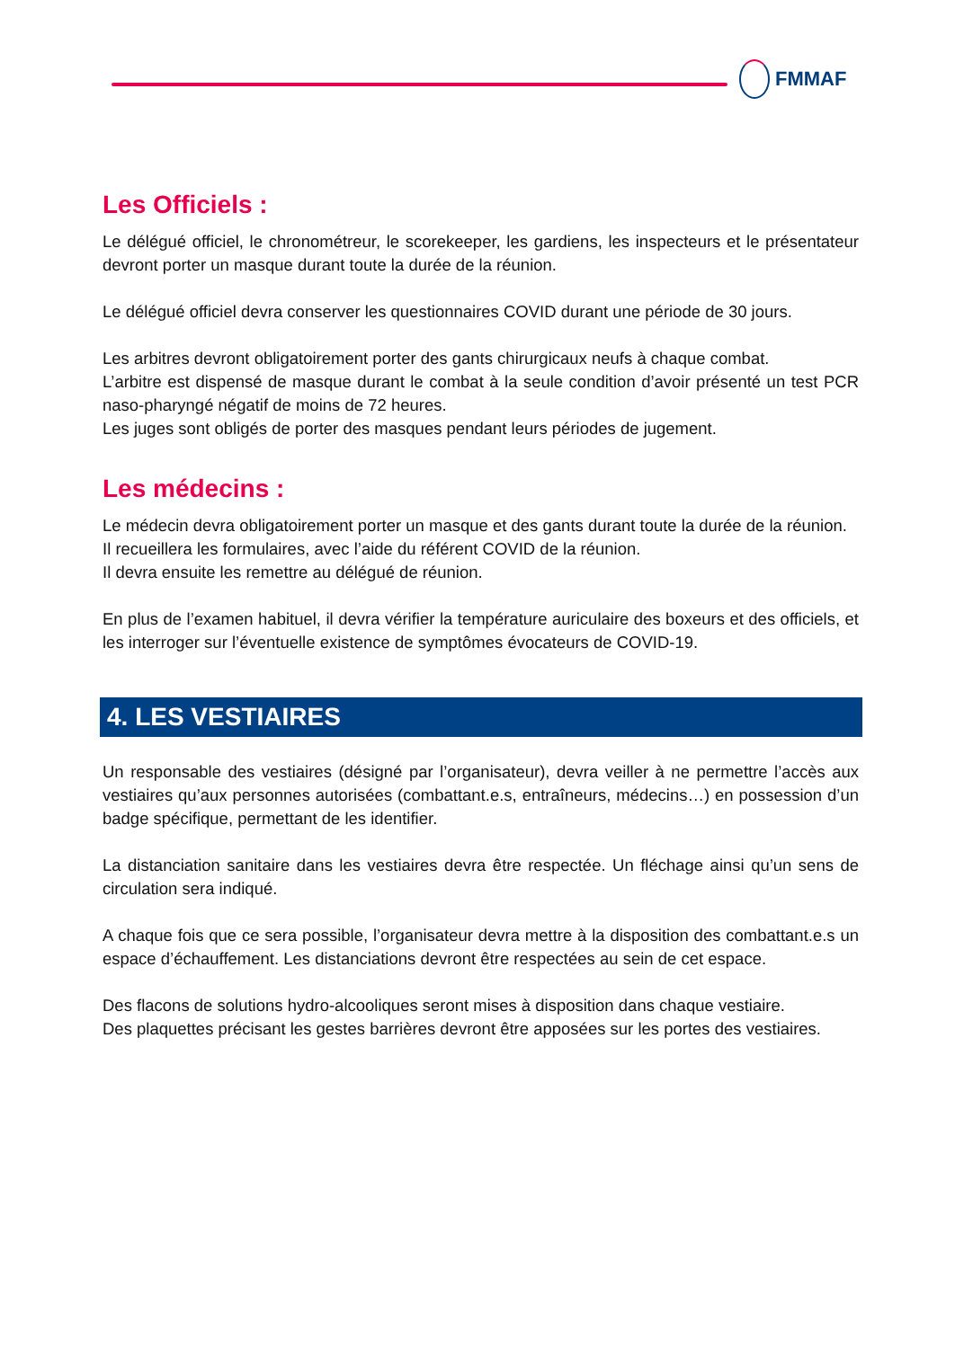FMMAF
Les Officiels :
Le délégué officiel, le chronométreur, le scorekeeper, les gardiens, les inspecteurs et le présentateur devront porter un masque durant toute la durée de la réunion.
Le délégué officiel devra conserver les questionnaires COVID durant une période de 30 jours.
Les arbitres devront obligatoirement porter des gants chirurgicaux neufs à chaque combat.
L’arbitre est dispensé de masque durant le combat à la seule condition d’avoir présenté un test PCR naso-pharyngé négatif de moins de 72 heures.
Les juges sont obligés de porter des masques pendant leurs périodes de jugement.
Les médecins :
Le médecin devra obligatoirement porter un masque et des gants durant toute la durée de la réunion.
Il recueillera les formulaires, avec l’aide du référent COVID de la réunion.
Il devra ensuite les remettre au délégué de réunion.
En plus de l’examen habituel, il devra vérifier la température auriculaire des boxeurs et des officiels, et les interroger sur l’éventuelle existence de symptômes évocateurs de COVID-19.
4. LES VESTIAIRES
Un responsable des vestiaires (désigné par l’organisateur), devra veiller à ne permettre l’accès aux vestiaires qu’aux personnes autorisées (combattant.e.s, entraîneurs, médecins…) en possession d’un badge spécifique, permettant de les identifier.
La distanciation sanitaire dans les vestiaires devra être respectée. Un fléchage ainsi qu’un sens de circulation sera indiqué.
A chaque fois que ce sera possible, l’organisateur devra mettre à la disposition des combattant.e.s un espace d’échauffement. Les distanciations devront être respectées au sein de cet espace.
Des flacons de solutions hydro-alcooliques seront mises à disposition dans chaque vestiaire.
Des plaquettes précisant les gestes barrières devront être apposées sur les portes des vestiaires.